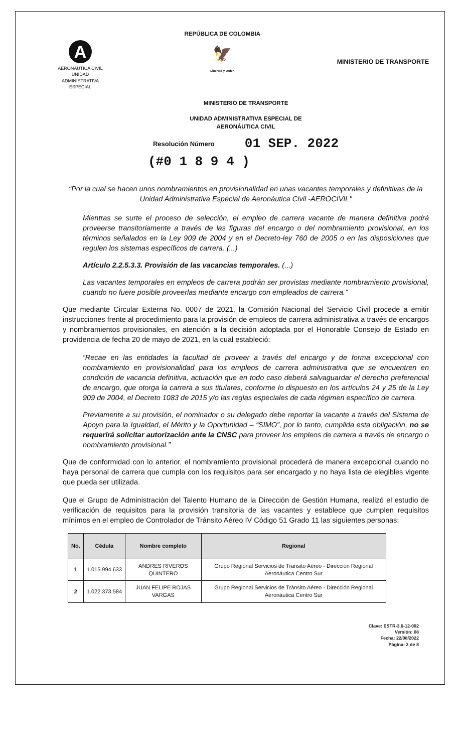A
AERONÁUTICA CIVIL
UNIDAD ADMINISTRATIVA ESPECIAL
REPÚBLICA DE COLOMBIA
🦅
Libertad y Orden
MINISTERIO DE TRANSPORTE
MINISTERIO DE TRANSPORTE
UNIDAD ADMINISTRATIVA ESPECIAL DE
AERONÁUTICA CIVIL
Resolución Número 01 SEP. 2022
(#0 1 8 9 4 )
“Por la cual se hacen unos nombramientos en provisionalidad en unas vacantes temporales y definitivas de la Unidad Administrativa Especial de Aeronáutica Civil -AEROCIVIL"
Mientras se surte el proceso de selección, el empleo de carrera vacante de manera definitiva podrá proveerse transitoriamente a través de las figuras del encargo o del nombramiento provisional, en los términos señalados en la Ley 909 de 2004 y en el Decreto-ley 760 de 2005 o en las disposiciones que regulen los sistemas específicos de carrera. (...)
Artículo 2.2.5.3.3. Provisión de las vacancias temporales. (...)
Las vacantes temporales en empleos de carrera podrán ser provistas mediante nombramiento provisional, cuando no fuere posible proveerlas mediante encargo con empleados de carrera.”
Que mediante Circular Externa No. 0007 de 2021, la Comisión Nacional del Servicio Civil procede a emitir instrucciones frente al procedimiento para la provisión de empleos de carrera administrativa a través de encargos y nombramientos provisionales, en atención a la decisión adoptada por el Honorable Consejo de Estado en providencia de fecha 20 de mayo de 2021, en la cual estableció:
“Recae en las entidades la facultad de proveer a través del encargo y de forma excepcional con nombramiento en provisionalidad para los empleos de carrera administrativa que se encuentren en condición de vacancia definitiva, actuación que en todo caso deberá salvaguardar el derecho preferencial de encargo, que otorga la carrera a sus titulares, conforme lo dispuesto en los artículos 24 y 25 de la Ley 909 de 2004, el Decreto 1083 de 2015 y/o las reglas especiales de cada régimen específico de carrera.
Previamente a su provisión, el nominador o su delegado debe reportar la vacante a través del Sistema de Apoyo para la Igualdad, el Mérito y la Oportunidad – “SIMO”, por lo tanto, cumplida esta obligación, no se requerirá solicitar autorización ante la CNSC para proveer los empleos de carrera a través de encargo o nombramiento provisional.”
Que de conformidad con lo anterior, el nombramiento provisional procederá de manera excepcional cuando no haya personal de carrera que cumpla con los requisitos para ser encargado y no haya lista de elegibles vigente que pueda ser utilizada.
Que el Grupo de Administración del Talento Humano de la Dirección de Gestión Humana, realizó el estudio de verificación de requisitos para la provisión transitoria de las vacantes y establece que cumplen requisitos mínimos en el empleo de Controlador de Tránsito Aéreo IV Código 51 Grado 11 las siguientes personas:
| No. | Cédula | Nombre completo | Regional |
| --- | --- | --- | --- |
| 1 | 1.015.994.633 | ANDRES RIVEROS QUINTERO | Grupo Regional Servicios de Transito Aéreo - Dirección Regional Aeronáutica Centro Sur |
| 2 | 1.022.373.584 | JUAN FELIPE ROJAS VARGAS | Grupo Regional Servicios de Tránsito Aéreo - Dirección Regional Aeronáutica Centro Sur |
Clave: ESTR-3.0-12-002
Versión: 08
Fecha: 22/08/2022
Página: 2 de 8